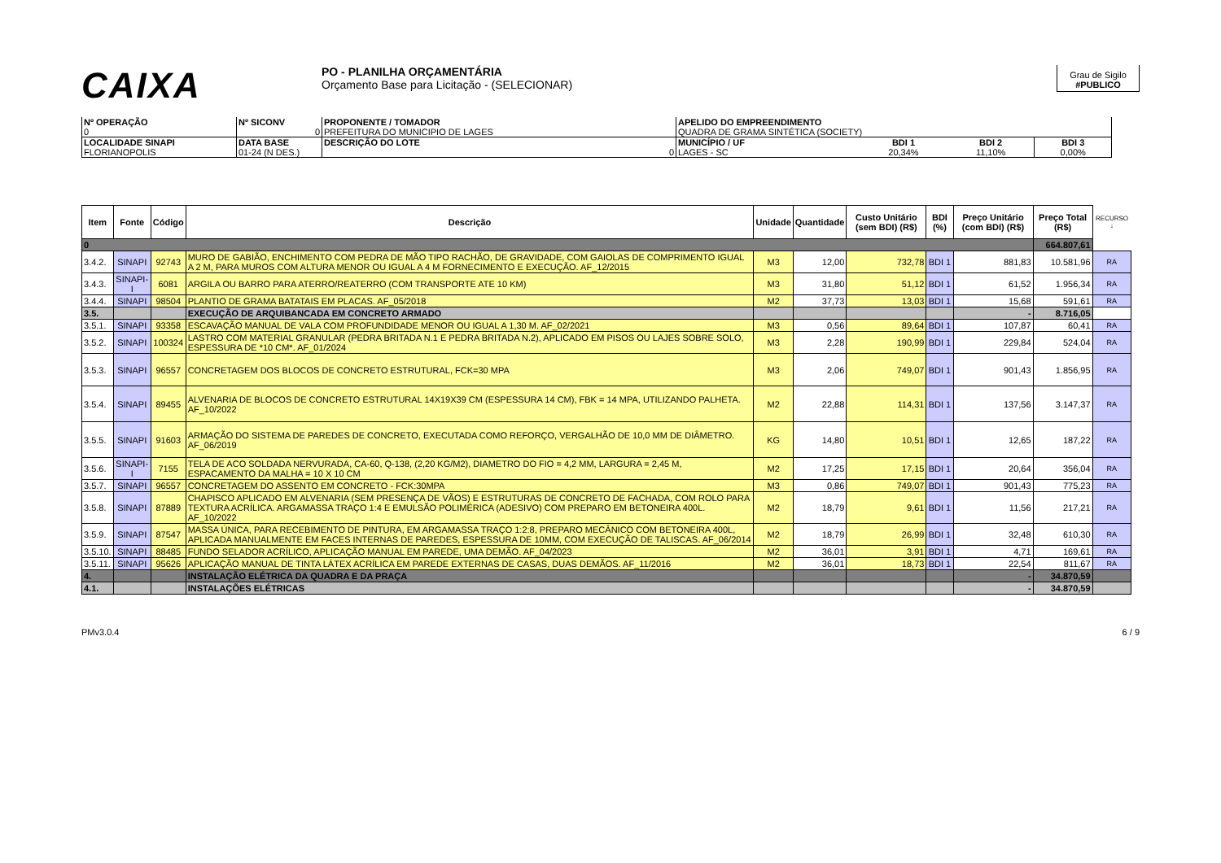CAIXA
PO - PLANILHA ORÇAMENTÁRIA
Orçamento Base para Licitação - (SELECIONAR)
Grau de Sigilo
#PUBLICO
| Nº OPERAÇÃO 0 | Nº SICONV 0 | PROPONENTE / TOMADOR PREFEITURA DO MUNICIPIO DE LAGES | APELIDO DO EMPREENDIMENTO QUADRA DE GRAMA SINTÉTICA (SOCIETY) | | | |
| LOCALIDADE SINAPI FLORIANOPOLIS | DATA BASE 01-24 (N DES.) | DESCRIÇÃO DO LOTE 0 | MUNICÍPIO / UF LAGES - SC | BDI 1 20,34% | BDI 2 11,10% | BDI 3 0,00% |
| Item | Fonte | Código | Descrição | Unidade | Quantidade | Custo Unitário (sem BDI) (R$) | BDI (%) | Preço Unitário (com BDI) (R$) | Preço Total (R$) | RECURSO ↓ |
| --- | --- | --- | --- | --- | --- | --- | --- | --- | --- | --- |
| 0 | | | | | | | | | 664.807,61 | |
| 3.4.2. | SINAPI | 92743 | MURO DE GABIÃO, ENCHIMENTO COM PEDRA DE MÃO TIPO RACHÃO, DE GRAVIDADE, COM GAIOLAS DE COMPRIMENTO IGUAL A 2 M, PARA MUROS COM ALTURA MENOR OU IGUAL A 4 M FORNECIMENTO E EXECUÇÃO. AF_12/2015 | M3 | 12,00 | 732,78 | BDI 1 | 881,83 | 10.581,96 | RA |
| 3.4.3. | SINAPI-I | 6081 | ARGILA OU BARRO PARA ATERRO/REATERRO (COM TRANSPORTE ATE 10 KM) | M3 | 31,80 | 51,12 | BDI 1 | 61,52 | 1.956,34 | RA |
| 3.4.4. | SINAPI | 98504 | PLANTIO DE GRAMA BATATAIS EM PLACAS. AF_05/2018 | M2 | 37,73 | 13,03 | BDI 1 | 15,68 | 591,61 | RA |
| 3.5. | | | EXECUÇÃO DE ARQUIBANCADA EM CONCRETO ARMADO | | | | | - | 8.716,05 | |
| 3.5.1. | SINAPI | 93358 | ESCAVAÇÃO MANUAL DE VALA COM PROFUNDIDADE MENOR OU IGUAL A 1,30 M. AF_02/2021 | M3 | 0,56 | 89,64 | BDI 1 | 107,87 | 60,41 | RA |
| 3.5.2. | SINAPI | 100324 | LASTRO COM MATERIAL GRANULAR (PEDRA BRITADA N.1 E PEDRA BRITADA N.2), APLICADO EM PISOS OU LAJES SOBRE SOLO, ESPESSURA DE *10 CM*. AF_01/2024 | M3 | 2,28 | 190,99 | BDI 1 | 229,84 | 524,04 | RA |
| 3.5.3. | SINAPI | 96557 | CONCRETAGEM DOS BLOCOS DE CONCRETO ESTRUTURAL, FCK=30 MPA | M3 | 2,06 | 749,07 | BDI 1 | 901,43 | 1.856,95 | RA |
| 3.5.4. | SINAPI | 89455 | ALVENARIA DE BLOCOS DE CONCRETO ESTRUTURAL 14X19X39 CM (ESPESSURA 14 CM), FBK = 14 MPA, UTILIZANDO PALHETA. AF_10/2022 | M2 | 22,88 | 114,31 | BDI 1 | 137,56 | 3.147,37 | RA |
| 3.5.5. | SINAPI | 91603 | ARMAÇÃO DO SISTEMA DE PAREDES DE CONCRETO, EXECUTADA COMO REFORÇO, VERGALHÃO DE 10,0 MM DE DIÂMETRO. AF_06/2019 | KG | 14,80 | 10,51 | BDI 1 | 12,65 | 187,22 | RA |
| 3.5.6. | SINAPI-I | 7155 | TELA DE ACO SOLDADA NERVURADA, CA-60, Q-138, (2,20 KG/M2), DIAMETRO DO FIO = 4,2 MM, LARGURA = 2,45 M, ESPACAMENTO DA MALHA = 10 X 10 CM | M2 | 17,25 | 17,15 | BDI 1 | 20,64 | 356,04 | RA |
| 3.5.7. | SINAPI | 96557 | CONCRETAGEM DO ASSENTO EM CONCRETO - FCK:30MPA | M3 | 0,86 | 749,07 | BDI 1 | 901,43 | 775,23 | RA |
| 3.5.8. | SINAPI | 87889 | CHAPISCO APLICADO EM ALVENARIA (SEM PRESENÇA DE VÃOS) E ESTRUTURAS DE CONCRETO DE FACHADA, COM ROLO PARA TEXTURA ACRÍLICA. ARGAMASSA TRAÇO 1:4 E EMULSÃO POLIMÉRICA (ADESIVO) COM PREPARO EM BETONEIRA 400L. AF_10/2022 | M2 | 18,79 | 9,61 | BDI 1 | 11,56 | 217,21 | RA |
| 3.5.9. | SINAPI | 87547 | MASSA ÚNICA, PARA RECEBIMENTO DE PINTURA, EM ARGAMASSA TRAÇO 1:2:8, PREPARO MECÂNICO COM BETONEIRA 400L, APLICADA MANUALMENTE EM FACES INTERNAS DE PAREDES, ESPESSURA DE 10MM, COM EXECUÇÃO DE TALISCAS. AF_06/2014 | M2 | 18,79 | 26,99 | BDI 1 | 32,48 | 610,30 | RA |
| 3.5.10. | SINAPI | 88485 | FUNDO SELADOR ACRÍLICO, APLICAÇÃO MANUAL EM PAREDE, UMA DEMÃO. AF_04/2023 | M2 | 36,01 | 3,91 | BDI 1 | 4,71 | 169,61 | RA |
| 3.5.11. | SINAPI | 95626 | APLICAÇÃO MANUAL DE TINTA LÁTEX ACRÍLICA EM PAREDE EXTERNAS DE CASAS, DUAS DEMÃOS. AF_11/2016 | M2 | 36,01 | 18,73 | BDI 1 | 22,54 | 811,67 | RA |
| 4. | | | INSTALAÇÃO ELÉTRICA DA QUADRA E DA PRAÇA | | | | | - | 34.870,59 | |
| 4.1. | | | INSTALAÇÕES ELÉTRICAS | | | | | - | 34.870,59 | |
PMv3.0.4 6 / 9